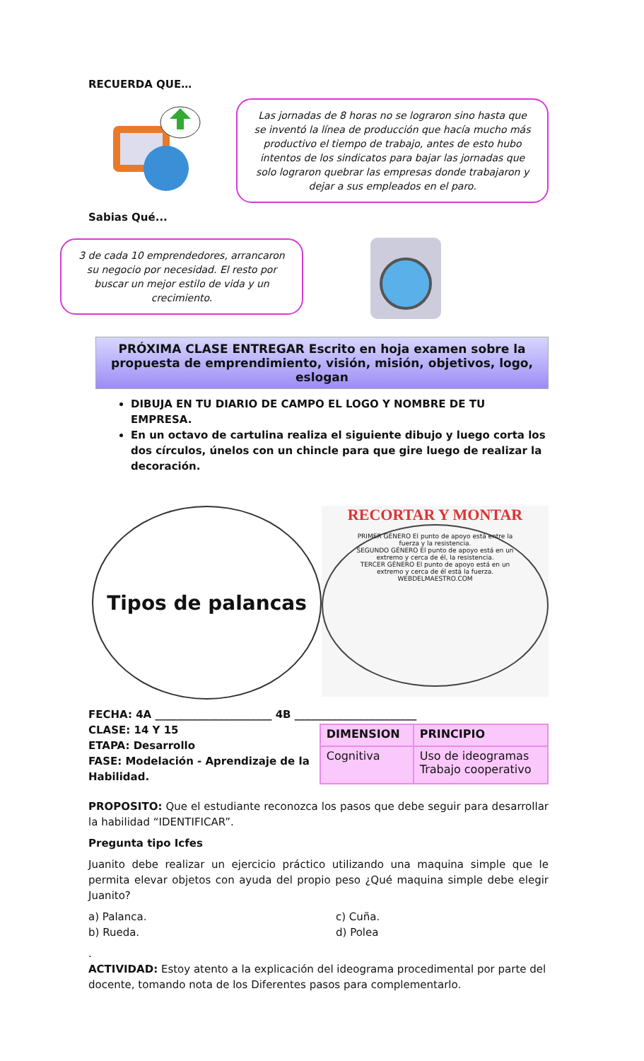RECUERDA QUE…
Las jornadas de 8 horas no se lograron sino hasta que se inventó la línea de producción que hacía mucho más productivo el tiempo de trabajo, antes de esto hubo intentos de los sindicatos para bajar las jornadas que solo lograron quebrar las empresas donde trabajaron y dejar a sus empleados en el paro.
Sabias Qué...
3 de cada 10 emprendedores, arrancaron su negocio por necesidad. El resto por buscar un mejor estilo de vida y un crecimiento.
PRÓXIMA CLASE ENTREGAR Escrito en hoja examen sobre la propuesta de emprendimiento, visión, misión, objetivos, logo, eslogan
DIBUJA EN TU DIARIO DE CAMPO EL LOGO Y NOMBRE DE TU EMPRESA.
En un octavo de cartulina realiza el siguiente dibujo y luego corta los dos círculos, únelos con un chincle para que gire luego de realizar la decoración.
Tipos de palancas
RECORTAR Y MONTAR
PRIMER GÉNERO El punto de apoyo está entre la fuerza y la resistencia.
SEGUNDO GÉNERO El punto de apoyo está en un extremo y cerca de él, la resistencia.
TERCER GÉNERO El punto de apoyo está en un extremo y cerca de él está la fuerza.
WEBDELMAESTRO.COM
FECHA: 4A ______________________ 4B _______________________
CLASE: 14 Y 15
ETAPA: Desarrollo
FASE: Modelación - Aprendizaje de la Habilidad.
| DIMENSION | PRINCIPIO |
| Cognitiva | Uso de ideogramas Trabajo cooperativo |
PROPOSITO: Que el estudiante reconozca los pasos que debe seguir para desarrollar la habilidad “IDENTIFICAR”.
Pregunta tipo Icfes
Juanito debe realizar un ejercicio práctico utilizando una maquina simple que le permita elevar objetos con ayuda del propio peso ¿Qué maquina simple debe elegir Juanito?
a) Palanca. c) Cuña. b) Rueda. d) Polea
.
ACTIVIDAD: Estoy atento a la explicación del ideograma procedimental por parte del docente, tomando nota de los Diferentes pasos para complementarlo.